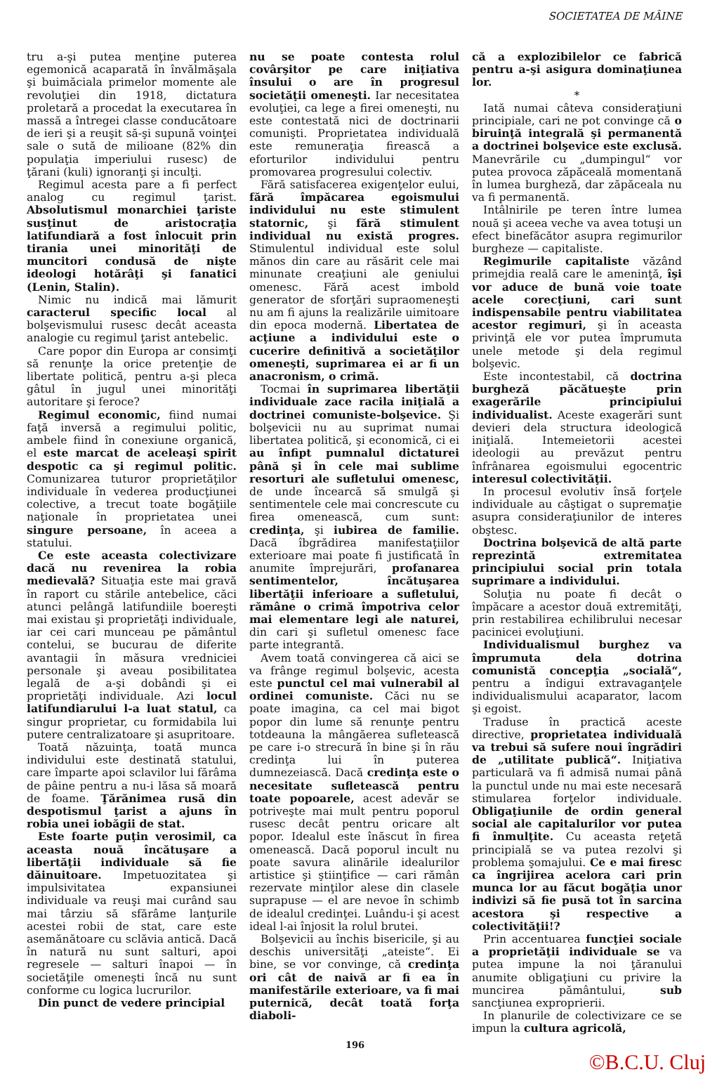SOCIETATEA DE MÂINE
tru a-şi putea menţine puterea egemonică acaparată în învălmăşala şi buimăciala primelor momente ale revoluţiei din 1918, dictatura proletară a procedat la executarea în massă a întregei classe conducătoare de ieri şi a reuşit să-şi supună voinţei sale o sută de milioane (82% din populaţia imperiului rusesc) de ţărani (kuli) ignoranţi şi inculţi.
Regimul acesta pare a fi perfect analog cu regimul ţarist. Absolutismul monarchiei ţariste susţinut de aristocraţia latifundiară a fost înlocuit prin tirania unei minorităţi de muncitori condusă de nişte ideologi hotărâţi şi fanatici (Lenin, Stalin).
Nimic nu indică mai lămurit caracterul specific local al bolşevismului rusesc decât aceasta analogie cu regimul ţarist antebelic.
Care popor din Europa ar consimţi să renunţe la orice pretenţie de libertate politică, pentru a-şi pleca gâtul în jugul unei minorităţi autoritare şi feroce?
Regimul economic, fiind numai faţă inversă a regimului politic, ambele fiind în conexiune organică, el este marcat de aceleaşi spirit despotic ca şi regimul politic. Comunizarea tuturor proprietăţilor individuale în vederea producţiunei colective, a trecut toate bogăţiile naţionale în proprietatea unei singure persoane, în aceea a statului.
Ce este aceasta colectivizare dacă nu revenirea la robia medievală? Situaţia este mai gravă în raport cu stările antebelice, căci atunci pelângă latifundiile boereşti mai existau şi proprietăţi individuale, iar cei cari munceau pe pământul contelui, se bucurau de diferite avantagii în măsura vredniciei personale şi aveau posibilitatea legală de a-şi dobândi şi ei proprietăţi individuale. Azi locul latifundiarului l-a luat statul, ca singur proprietar, cu formidabila lui putere centralizatoare şi asupritoare.
Toată năzuinţa, toată munca individului este destinată statului, care împarte apoi sclavilor lui fărâma de pâine pentru a nu-i lăsa să moară de foame. Ţărănimea rusă din despotismul ţarist a ajuns în robia unei iobăgii de stat.
Este foarte puţin verosimil, ca aceasta nouă încătuşare a libertăţii individuale să fie dăinuitoare. Impetuozitatea şi impulsivitatea expansiunei individuale va reuşi mai curând sau mai târziu să sfărâme lanţurile acestei robii de stat, care este asemănătoare cu sclăvia antică. Dacă în natură nu sunt salturi, apoi regresele — salturi înapoi — în societăţile omeneşti încă nu sunt conforme cu logica lucrurilor.
Din punct de vedere principial
nu se poate contesta rolul covârşitor pe care iniţiativa însului o are în progresul societăţii omeneşti. Iar necesitatea evoluţiei, ca lege a firei omeneşti, nu este contestată nici de doctrinarii comunişti. Proprietatea individuală este remuneraţia firească a eforturilor individului pentru promovarea progresului colectiv.
Fără satisfacerea exigenţelor eului, fără împăcarea egoismului individului nu este stimulent statornic, şi fără stimulent individual nu există progres. Stimulentul individual este solul mănos din care au răsărit cele mai minunate creaţiuni ale geniului omenesc. Fără acest imbold generator de sforţări supraomeneşti nu am fi ajuns la realizările uimitoare din epoca modernă. Libertatea de acţiune a individului este o cucerire definitivă a societăţilor omeneşti, suprimarea ei ar fi un anacronism, o crimă.
Tocmai în suprimarea libertăţii individuale zace racila iniţială a doctrinei comuniste-bolşevice. Şi bolşevicii nu au suprimat numai libertatea politică, şi economică, ci ei au înfipt pumnalul dictaturei până şi în cele mai sublime resorturi ale sufletului omenesc, de unde încearcă să smulgă şi sentimentele cele mai concrescute cu firea omenească, cum sunt: credinţa, şi iubirea de familie. Dacă îbgrădirea manifestaţiilor exterioare mai poate fi justificată în anumite împrejurări, profanarea sentimentelor, încătuşarea libertăţii inferioare a sufletului, rămâne o crimă împotriva celor mai elementare legi ale naturei, din cari şi sufletul omenesc face parte integrantă.
Avem toată convingerea că aici se va frânge regimul bolşevic, acesta este punctul cel mai vulnerabil al ordinei comuniste. Căci nu se poate imagina, ca cel mai bigot popor din lume să renunţe pentru totdeauna la mângăerea sufletească pe care i-o strecură în bine şi în rău credinţa lui în puterea dumnezeiască. Dacă credinţa este o necesitate sufletească pentru toate popoarele, acest adevăr se potriveşte mai mult pentru poporul rusesc decât pentru oricare alt popor. Idealul este înăscut în firea omenească. Dacă poporul incult nu poate savura alinările idealurilor artistice şi ştiinţifice — cari rămân rezervate minţilor alese din clasele suprapuse — el are nevoe în schimb de idealul credinţei. Luându-i şi acest ideal l-ai înjosit la rolul brutei.
Bolşevicii au închis bisericile, şi au deschis universităţi „ateiste“. Ei bine, se vor convinge, că credinţa ori cât de naivă ar fi ea în manifestările exterioare, va fi mai puternică, decât toată forţa diaboli-
că a explozibilelor ce fabrică pentru a-şi asigura dominaţiunea lor.
*
Iată numai câteva consideraţiuni principiale, cari ne pot convinge că o biruinţă integrală şi permanentă a doctrinei bolşevice este exclusă. Manevrările cu „dumpingul“ vor putea provoca zăpăceală momentană în lumea burgheză, dar zăpăceala nu va fi permanentă.
Intâlnirile pe teren între lumea nouă şi aceea veche va avea totuşi un efect binefăcător asupra regimurilor burgheze — capitaliste.
Regimurile capitaliste văzând primejdia reală care le ameninţă, îşi vor aduce de bună voie toate acele corecţiuni, cari sunt indispensabile pentru viabilitatea acestor regimuri, şi în aceasta privinţă ele vor putea împrumuta unele metode şi dela regimul bolşevic.
Este incontestabil, că doctrina burgheză păcătueşte prin exagerările principiului individualist. Aceste exagerări sunt devieri dela structura ideologică iniţială. Intemeietorii acestei ideologii au prevăzut pentru înfrânarea egoismului egocentric interesul colectivităţii.
In procesul evolutiv însă forţele individuale au câştigat o supremaţie asupra consideraţiunilor de interes obştesc.
Doctrina bolşevică de altă parte reprezintă extremitatea principiului social prin totala suprimare a individului.
Soluţia nu poate fi decât o împăcare a acestor două extremităţi, prin restabilirea echilibrului necesar pacinicei evoluţiuni.
Individualismul burghez va împrumuta dela dotrina comunistă concepţia „socială“, pentru a îndigui extravaganţele individualismului acaparator, lacom şi egoist.
Traduse în practică aceste directive, proprietatea individuală va trebui să sufere noui îngrădiri de „utilitate publică“. Iniţiativa particulară va fi admisă numai până la punctul unde nu mai este necesară stimularea forţelor individuale. Obligaţiunile de ordin general social ale capitalurilor vor putea fi înmulţite. Cu aceasta reţetă principială se va putea rezolvi şi problema şomajului. Ce e mai firesc ca îngrijirea acelora cari prin munca lor au făcut bogăţia unor indivizi să fie pusă tot în sarcina acestora şi respective a colectivităţii!?
Prin accentuarea funcţiei sociale a proprietăţii individuale se va putea impune la noi ţăranului anumite obligaţiuni cu privire la muncirea pământului, sub sancţiunea exproprierii.
In planurile de colectivizare ce se impun la cultura agricolă,
196
©B.C.U. Cluj